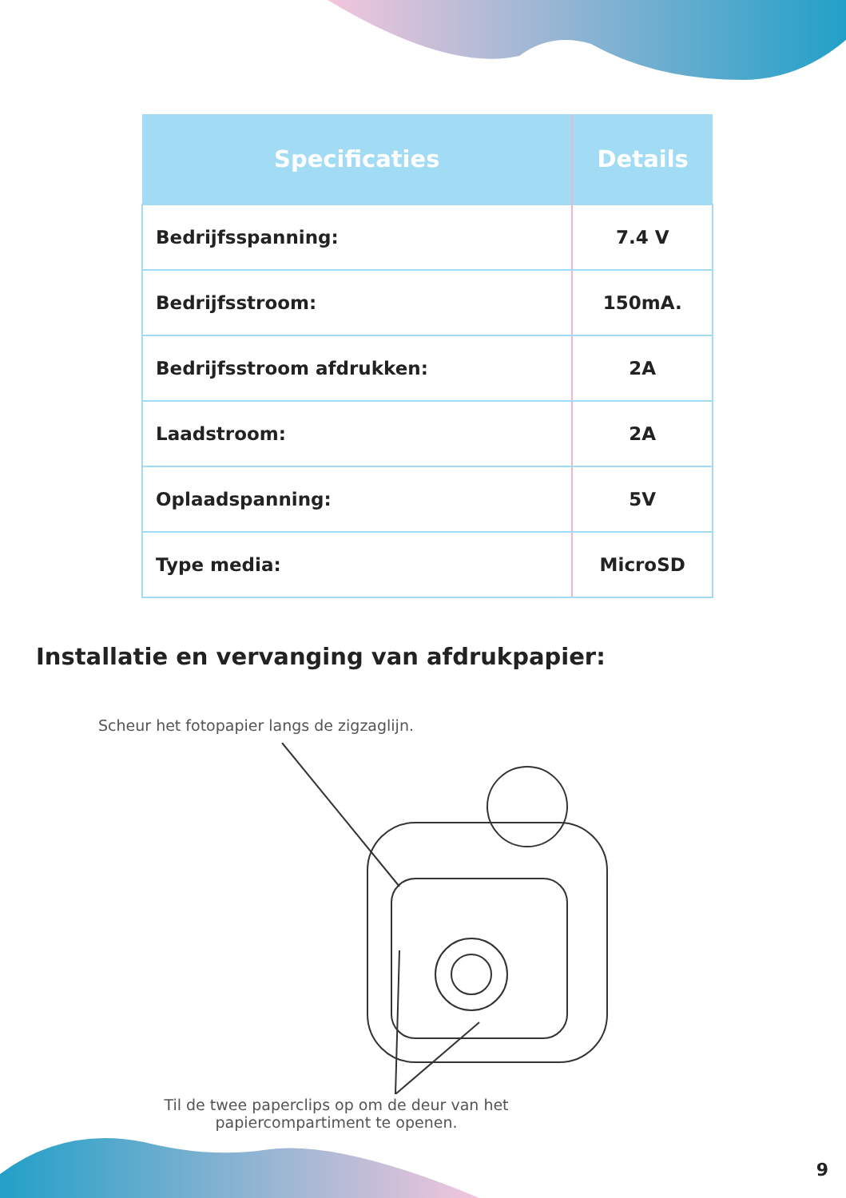| Specificaties | Details |
| --- | --- |
| Bedrijfsspanning: | 7.4 V |
| Bedrijfsstroom: | 150mA. |
| Bedrijfsstroom afdrukken: | 2A |
| Laadstroom: | 2A |
| Oplaadspanning: | 5V |
| Type media: | MicroSD |
Installatie en vervanging van afdrukpapier:
Scheur het fotopapier langs de zigzaglijn.
Til de twee paperclips op om de deur van het papiercompartiment te openen.
9